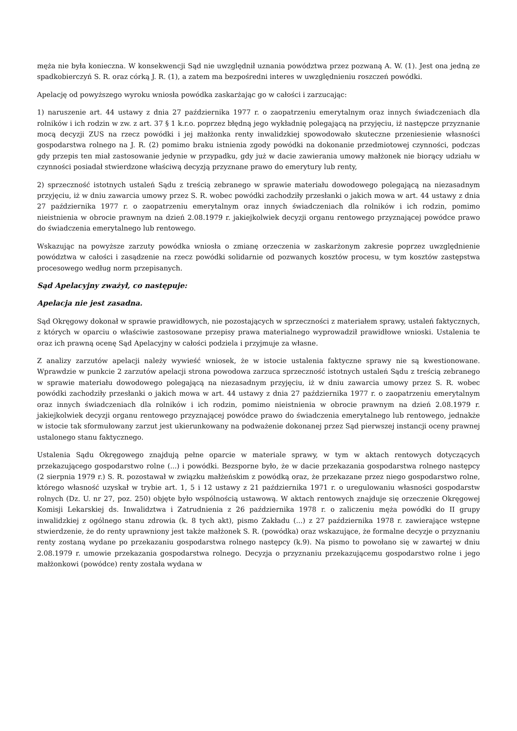męża nie była konieczna. W konsekwencji Sąd nie uwzględnił uznania powództwa przez pozwaną A. W. (1). Jest ona jedną ze spadkobierczyń S. R. oraz córką J. R. (1), a zatem ma bezpośredni interes w uwzględnieniu roszczeń powódki.
Apelację od powyższego wyroku wniosła powódka zaskarżając go w całości i zarzucając:
1) naruszenie art. 44 ustawy z dnia 27 października 1977 r. o zaopatrzeniu emerytalnym oraz innych świadczeniach dla rolników i ich rodzin w zw. z art. 37 § 1 k.r.o. poprzez błędną jego wykładnię polegającą na przyjęciu, iż następcze przyznanie mocą decyzji ZUS na rzecz powódki i jej małżonka renty inwalidzkiej spowodowało skuteczne przeniesienie własności gospodarstwa rolnego na J. R. (2) pomimo braku istnienia zgody powódki na dokonanie przedmiotowej czynności, podczas gdy przepis ten miał zastosowanie jedynie w przypadku, gdy już w dacie zawierania umowy małżonek nie biorący udziału w czynności posiadał stwierdzone właściwą decyzją przyznane prawo do emerytury lub renty,
2) sprzeczność istotnych ustaleń Sądu z treścią zebranego w sprawie materiału dowodowego polegającą na niezasadnym przyjęciu, iż w dniu zawarcia umowy przez S. R. wobec powódki zachodziły przesłanki o jakich mowa w art. 44 ustawy z dnia 27 października 1977 r. o zaopatrzeniu emerytalnym oraz innych świadczeniach dla rolników i ich rodzin, pomimo nieistnienia w obrocie prawnym na dzień 2.08.1979 r. jakiejkolwiek decyzji organu rentowego przyznającej powódce prawo do świadczenia emerytalnego lub rentowego.
Wskazując na powyższe zarzuty powódka wniosła o zmianę orzeczenia w zaskarżonym zakresie poprzez uwzględnienie powództwa w całości i zasądzenie na rzecz powódki solidarnie od pozwanych kosztów procesu, w tym kosztów zastępstwa procesowego według norm przepisanych.
Sąd Apelacyjny zważył, co następuje:
Apelacja nie jest zasadna.
Sąd Okręgowy dokonał w sprawie prawidłowych, nie pozostających w sprzeczności z materiałem sprawy, ustaleń faktycznych, z których w oparciu o właściwie zastosowane przepisy prawa materialnego wyprowadził prawidłowe wnioski. Ustalenia te oraz ich prawną ocenę Sąd Apelacyjny w całości podziela i przyjmuje za własne.
Z analizy zarzutów apelacji należy wywieść wniosek, że w istocie ustalenia faktyczne sprawy nie są kwestionowane. Wprawdzie w punkcie 2 zarzutów apelacji strona powodowa zarzuca sprzeczność istotnych ustaleń Sądu z treścią zebranego w sprawie materiału dowodowego polegającą na niezasadnym przyjęciu, iż w dniu zawarcia umowy przez S. R. wobec powódki zachodziły przesłanki o jakich mowa w art. 44 ustawy z dnia 27 października 1977 r. o zaopatrzeniu emerytalnym oraz innych świadczeniach dla rolników i ich rodzin, pomimo nieistnienia w obrocie prawnym na dzień 2.08.1979 r. jakiejkolwiek decyzji organu rentowego przyznającej powódce prawo do świadczenia emerytalnego lub rentowego, jednakże w istocie tak sformułowany zarzut jest ukierunkowany na podważenie dokonanej przez Sąd pierwszej instancji oceny prawnej ustalonego stanu faktycznego.
Ustalenia Sądu Okręgowego znajdują pełne oparcie w materiale sprawy, w tym w aktach rentowych dotyczących przekazującego gospodarstwo rolne (...) i powódki. Bezsporne było, że w dacie przekazania gospodarstwa rolnego następcy (2 sierpnia 1979 r.) S. R. pozostawał w związku małżeńskim z powódką oraz, że przekazane przez niego gospodarstwo rolne, którego własność uzyskał w trybie art. 1, 5 i 12 ustawy z 21 października 1971 r. o uregulowaniu własności gospodarstw rolnych (Dz. U. nr 27, poz. 250) objęte było wspólnością ustawową. W aktach rentowych znajduje się orzeczenie Okręgowej Komisji Lekarskiej ds. Inwalidztwa i Zatrudnienia z 26 października 1978 r. o zaliczeniu męża powódki do II grupy inwalidzkiej z ogólnego stanu zdrowia (k. 8 tych akt), pismo Zakładu (...) z 27 października 1978 r. zawierające wstępne stwierdzenie, że do renty uprawniony jest także małżonek S. R. (powódka) oraz wskazujące, że formalne decyzje o przyznaniu renty zostaną wydane po przekazaniu gospodarstwa rolnego następcy (k.9). Na pismo to powołano się w zawartej w dniu 2.08.1979 r. umowie przekazania gospodarstwa rolnego. Decyzja o przyznaniu przekazującemu gospodarstwo rolne i jego małżonkowi (powódce) renty została wydana w